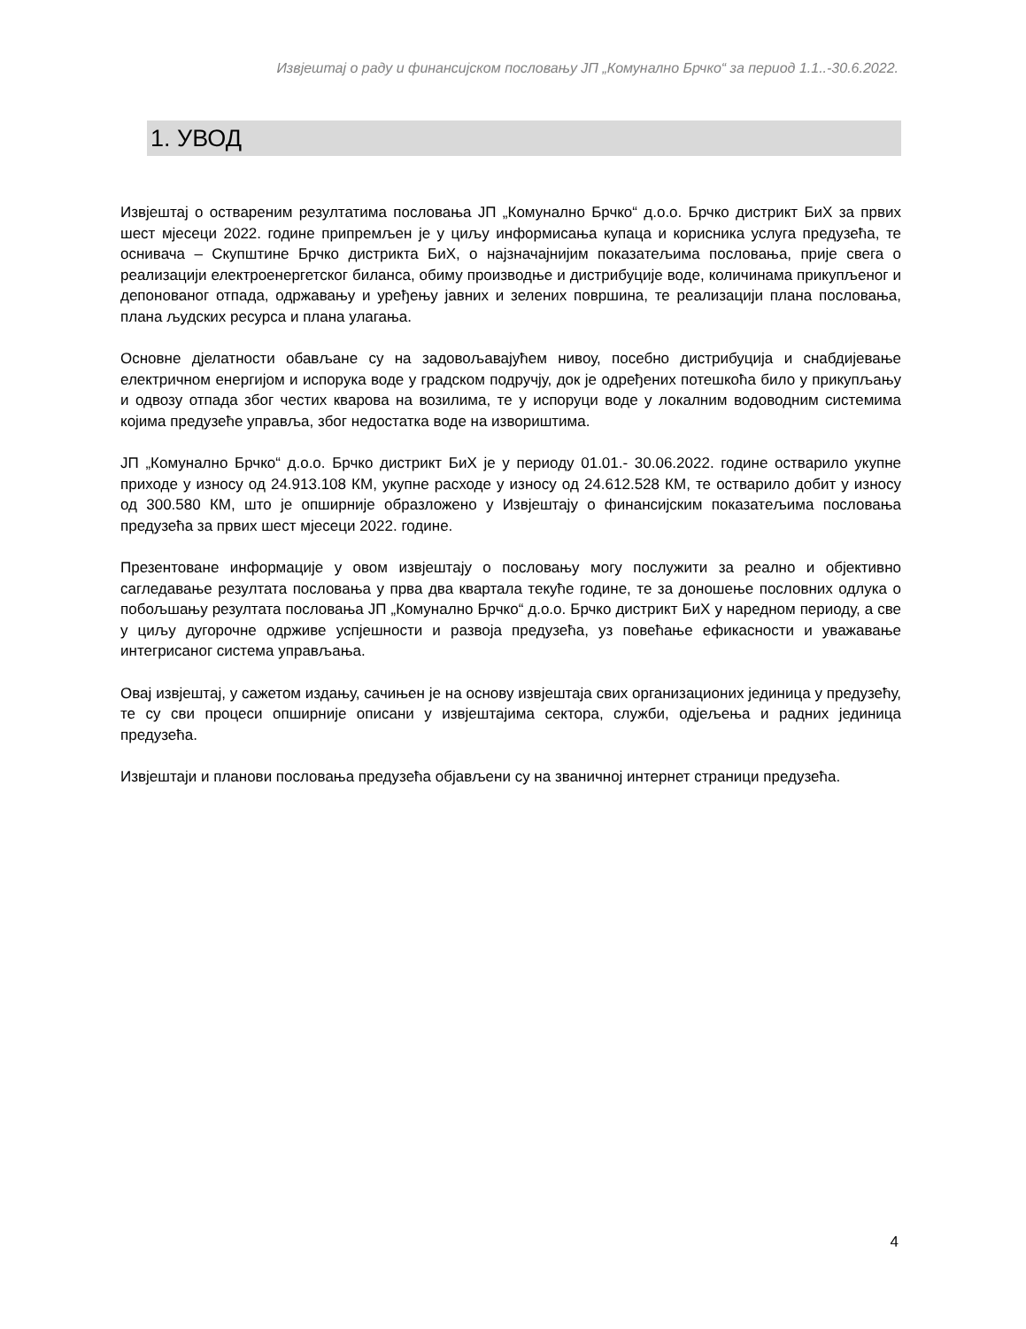Извјештај о раду и финансијском пословању ЈП „Комунално Брчко“ за период 1.1..-30.6.2022.
1. УВОД
Извјештај о оствареним резултатима пословања ЈП „Комунално Брчко“ д.о.о. Брчко дистрикт БиХ за првих шест мјесеци 2022. године припремљен је у циљу информисања купаца и корисника услуга предузећа, те оснивача – Скупштине Брчко дистрикта БиХ, о најзначајнијим показатељима пословања, прије свега о реализацији електроенергетског биланса, обиму производње и дистрибуције воде, количинама прикупљеног и депонованог отпада, одржавању и уређењу јавних и зелених површина, те реализацији плана пословања, плана људских ресурса и плана улагања.
Основне дјелатности обављане су на задовољавајућем нивоу, посебно дистрибуција и снабдијевање електричном енергијом и испорука воде у градском подручју, док је одређених потешкоћа било у прикупљању и одвозу отпада због честих кварова на возилима, те у испоруци воде у локалним водоводним системима којима предузеће управља, због недостатка воде на извориштима.
ЈП „Комунално Брчко“ д.о.о. Брчко дистрикт БиХ је у периоду 01.01.- 30.06.2022. године остварило укупне приходе у износу од 24.913.108 КМ, укупне расходе у износу од 24.612.528 КМ, те остварило добит у износу од 300.580 КМ, што је опширније образложено у Извјештају о финансијским показатељима пословања предузећа за првих шест мјесеци 2022. године.
Презентоване информације у овом извјештају о пословању могу послужити за реално и објективно сагледавање резултата пословања у прва два квартала текуће године, те за доношење пословних одлука о побољшању резултата пословања ЈП „Комунално Брчко“ д.о.о. Брчко дистрикт БиХ у наредном периоду, а све у циљу дугорочне одрживе успјешности и развоја предузећа, уз повећање ефикасности и уважавање интегрисаног система управљања.
Овај извјештај, у сажетом издању, сачињен је на основу извјештаја свих организационих јединица у предузећу, те су сви процеси опширније описани у извјештајима сектора, служби, одјељења и радних јединица предузећа.
Извјештаји и планови пословања предузећа објављени су на званичној интернет страници предузећа.
4